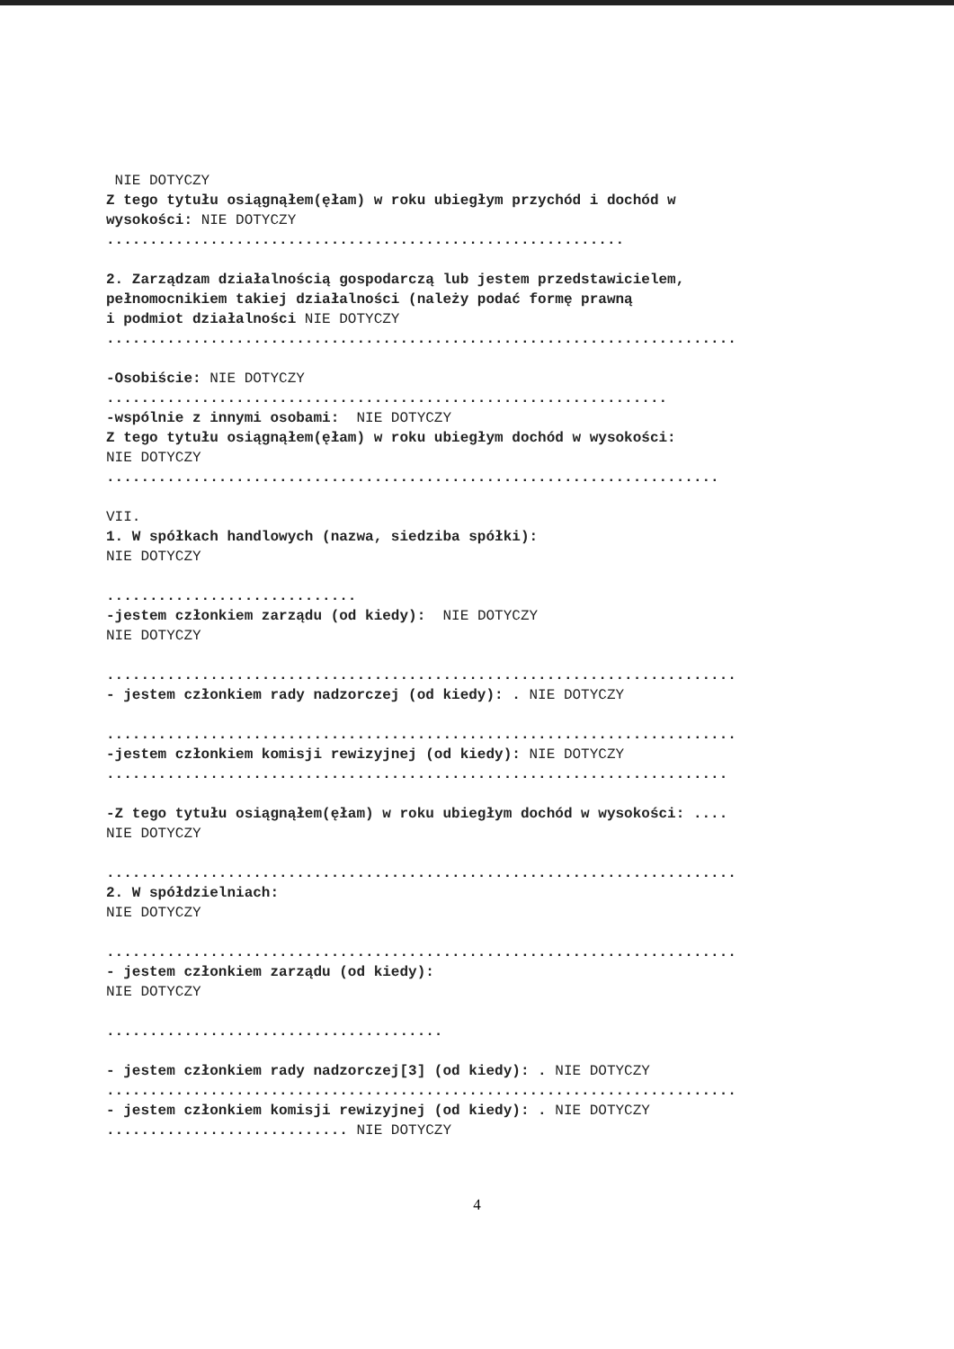NIE DOTYCZY
Z tego tytułu osiągnąłem(ęłam) w roku ubiegłym przychód i dochód w
wysokości: NIE DOTYCZY
............................................................
2. Zarządzam działalnością gospodarczą lub jestem przedstawicielem,
pełnomocnikiem takiej działalności (należy podać formę prawną
i podmiot działalności NIE DOTYCZY
.........................................................................
-Osobiście: NIE DOTYCZY
.................................................................
-wspólnie z innymi osobami: NIE DOTYCZY
Z tego tytułu osiągnąłem(ęłam) w roku ubiegłym dochód w wysokości:
NIE DOTYCZY
.......................................................................
VII.
1. W spółkach handlowych (nazwa, siedziba spółki):
NIE DOTYCZY
.............................
-jestem członkiem zarządu (od kiedy): NIE DOTYCZY
NIE DOTYCZY
.........................................................................
- jestem członkiem rady nadzorczej (od kiedy): . NIE DOTYCZY
.........................................................................
-jestem członkiem komisji rewizyjnej (od kiedy): NIE DOTYCZY
........................................................................
-Z tego tytułu osiągnąłem(ęłam) w roku ubiegłym dochód w wysokości: ....
NIE DOTYCZY
.........................................................................
2. W spółdzielniach:
NIE DOTYCZY
.........................................................................
- jestem członkiem zarządu (od kiedy):
NIE DOTYCZY
.......................................
- jestem członkiem rady nadzorczej[3] (od kiedy): . NIE DOTYCZY
.........................................................................
- jestem członkiem komisji rewizyjnej (od kiedy): . NIE DOTYCZY
............................ NIE DOTYCZY
4